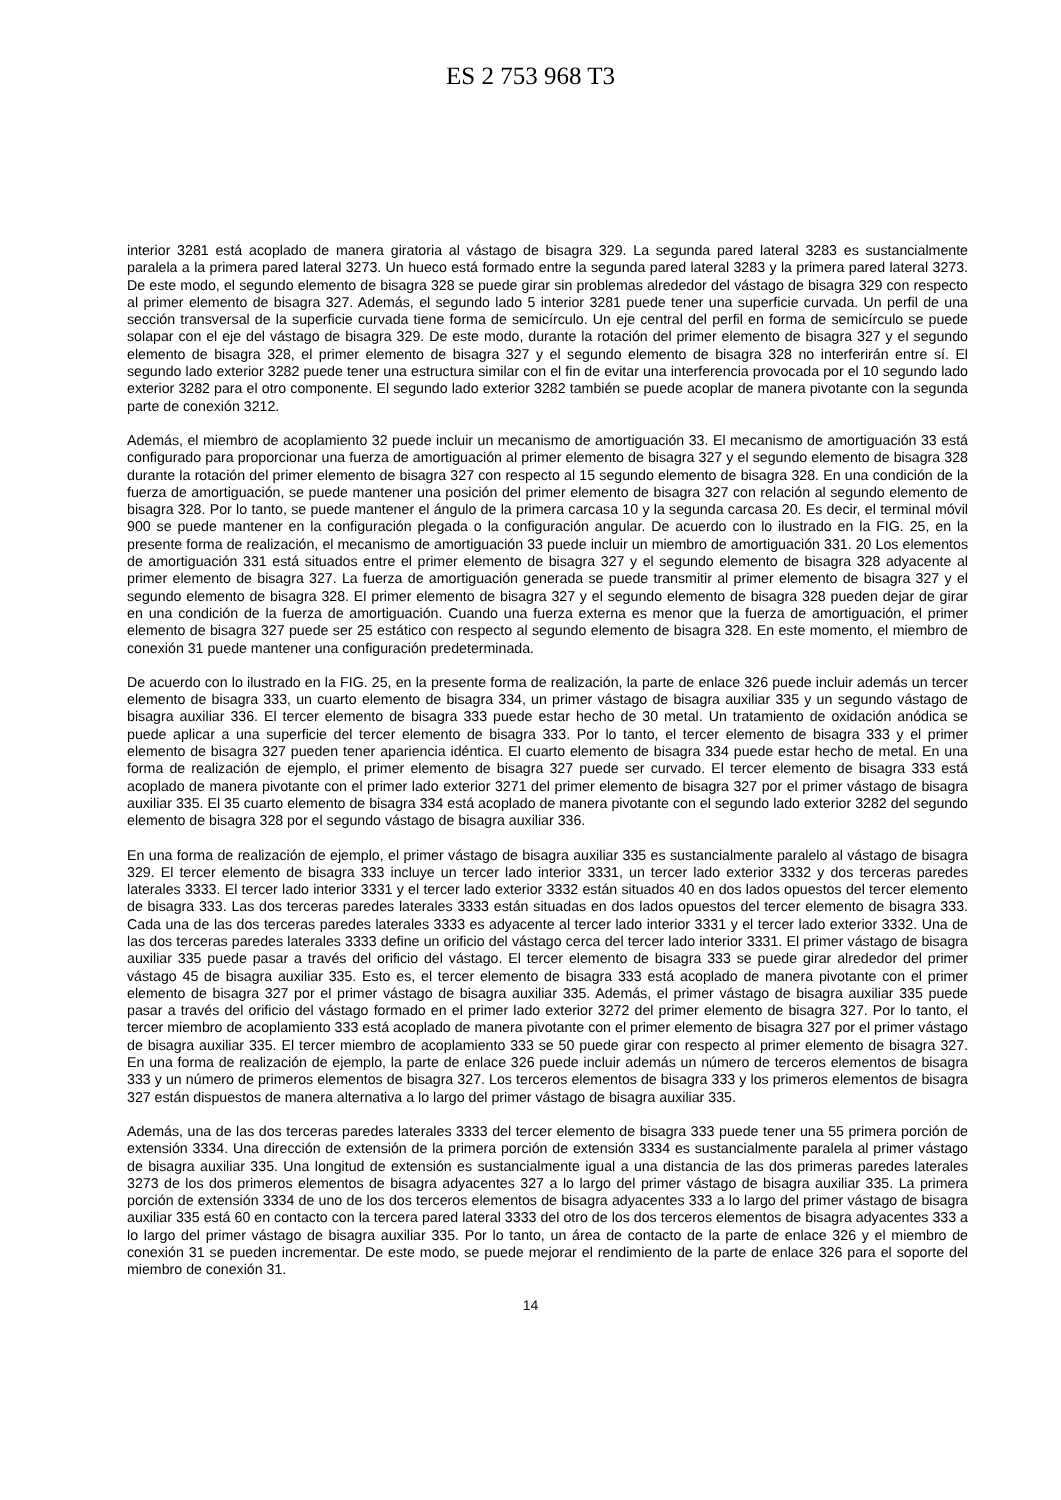ES 2 753 968 T3
interior 3281 está acoplado de manera giratoria al vástago de bisagra 329. La segunda pared lateral 3283 es sustancialmente paralela a la primera pared lateral 3273. Un hueco está formado entre la segunda pared lateral 3283 y la primera pared lateral 3273. De este modo, el segundo elemento de bisagra 328 se puede girar sin problemas alrededor del vástago de bisagra 329 con respecto al primer elemento de bisagra 327. Además, el segundo lado 5 interior 3281 puede tener una superficie curvada. Un perfil de una sección transversal de la superficie curvada tiene forma de semicírculo. Un eje central del perfil en forma de semicírculo se puede solapar con el eje del vástago de bisagra 329. De este modo, durante la rotación del primer elemento de bisagra 327 y el segundo elemento de bisagra 328, el primer elemento de bisagra 327 y el segundo elemento de bisagra 328 no interferirán entre sí. El segundo lado exterior 3282 puede tener una estructura similar con el fin de evitar una interferencia provocada por el 10 segundo lado exterior 3282 para el otro componente. El segundo lado exterior 3282 también se puede acoplar de manera pivotante con la segunda parte de conexión 3212.
Además, el miembro de acoplamiento 32 puede incluir un mecanismo de amortiguación 33. El mecanismo de amortiguación 33 está configurado para proporcionar una fuerza de amortiguación al primer elemento de bisagra 327 y el segundo elemento de bisagra 328 durante la rotación del primer elemento de bisagra 327 con respecto al 15 segundo elemento de bisagra 328. En una condición de la fuerza de amortiguación, se puede mantener una posición del primer elemento de bisagra 327 con relación al segundo elemento de bisagra 328. Por lo tanto, se puede mantener el ángulo de la primera carcasa 10 y la segunda carcasa 20. Es decir, el terminal móvil 900 se puede mantener en la configuración plegada o la configuración angular. De acuerdo con lo ilustrado en la FIG. 25, en la presente forma de realización, el mecanismo de amortiguación 33 puede incluir un miembro de amortiguación 331. 20 Los elementos de amortiguación 331 está situados entre el primer elemento de bisagra 327 y el segundo elemento de bisagra 328 adyacente al primer elemento de bisagra 327. La fuerza de amortiguación generada se puede transmitir al primer elemento de bisagra 327 y el segundo elemento de bisagra 328. El primer elemento de bisagra 327 y el segundo elemento de bisagra 328 pueden dejar de girar en una condición de la fuerza de amortiguación. Cuando una fuerza externa es menor que la fuerza de amortiguación, el primer elemento de bisagra 327 puede ser 25 estático con respecto al segundo elemento de bisagra 328. En este momento, el miembro de conexión 31 puede mantener una configuración predeterminada.
De acuerdo con lo ilustrado en la FIG. 25, en la presente forma de realización, la parte de enlace 326 puede incluir además un tercer elemento de bisagra 333, un cuarto elemento de bisagra 334, un primer vástago de bisagra auxiliar 335 y un segundo vástago de bisagra auxiliar 336. El tercer elemento de bisagra 333 puede estar hecho de 30 metal. Un tratamiento de oxidación anódica se puede aplicar a una superficie del tercer elemento de bisagra 333. Por lo tanto, el tercer elemento de bisagra 333 y el primer elemento de bisagra 327 pueden tener apariencia idéntica. El cuarto elemento de bisagra 334 puede estar hecho de metal. En una forma de realización de ejemplo, el primer elemento de bisagra 327 puede ser curvado. El tercer elemento de bisagra 333 está acoplado de manera pivotante con el primer lado exterior 3271 del primer elemento de bisagra 327 por el primer vástago de bisagra auxiliar 335. El 35 cuarto elemento de bisagra 334 está acoplado de manera pivotante con el segundo lado exterior 3282 del segundo elemento de bisagra 328 por el segundo vástago de bisagra auxiliar 336.
En una forma de realización de ejemplo, el primer vástago de bisagra auxiliar 335 es sustancialmente paralelo al vástago de bisagra 329. El tercer elemento de bisagra 333 incluye un tercer lado interior 3331, un tercer lado exterior 3332 y dos terceras paredes laterales 3333. El tercer lado interior 3331 y el tercer lado exterior 3332 están situados 40 en dos lados opuestos del tercer elemento de bisagra 333. Las dos terceras paredes laterales 3333 están situadas en dos lados opuestos del tercer elemento de bisagra 333. Cada una de las dos terceras paredes laterales 3333 es adyacente al tercer lado interior 3331 y el tercer lado exterior 3332. Una de las dos terceras paredes laterales 3333 define un orificio del vástago cerca del tercer lado interior 3331. El primer vástago de bisagra auxiliar 335 puede pasar a través del orificio del vástago. El tercer elemento de bisagra 333 se puede girar alrededor del primer vástago 45 de bisagra auxiliar 335. Esto es, el tercer elemento de bisagra 333 está acoplado de manera pivotante con el primer elemento de bisagra 327 por el primer vástago de bisagra auxiliar 335. Además, el primer vástago de bisagra auxiliar 335 puede pasar a través del orificio del vástago formado en el primer lado exterior 3272 del primer elemento de bisagra 327. Por lo tanto, el tercer miembro de acoplamiento 333 está acoplado de manera pivotante con el primer elemento de bisagra 327 por el primer vástago de bisagra auxiliar 335. El tercer miembro de acoplamiento 333 se 50 puede girar con respecto al primer elemento de bisagra 327. En una forma de realización de ejemplo, la parte de enlace 326 puede incluir además un número de terceros elementos de bisagra 333 y un número de primeros elementos de bisagra 327. Los terceros elementos de bisagra 333 y los primeros elementos de bisagra 327 están dispuestos de manera alternativa a lo largo del primer vástago de bisagra auxiliar 335.
Además, una de las dos terceras paredes laterales 3333 del tercer elemento de bisagra 333 puede tener una 55 primera porción de extensión 3334. Una dirección de extensión de la primera porción de extensión 3334 es sustancialmente paralela al primer vástago de bisagra auxiliar 335. Una longitud de extensión es sustancialmente igual a una distancia de las dos primeras paredes laterales 3273 de los dos primeros elementos de bisagra adyacentes 327 a lo largo del primer vástago de bisagra auxiliar 335. La primera porción de extensión 3334 de uno de los dos terceros elementos de bisagra adyacentes 333 a lo largo del primer vástago de bisagra auxiliar 335 está 60 en contacto con la tercera pared lateral 3333 del otro de los dos terceros elementos de bisagra adyacentes 333 a lo largo del primer vástago de bisagra auxiliar 335. Por lo tanto, un área de contacto de la parte de enlace 326 y el miembro de conexión 31 se pueden incrementar. De este modo, se puede mejorar el rendimiento de la parte de enlace 326 para el soporte del miembro de conexión 31.
14